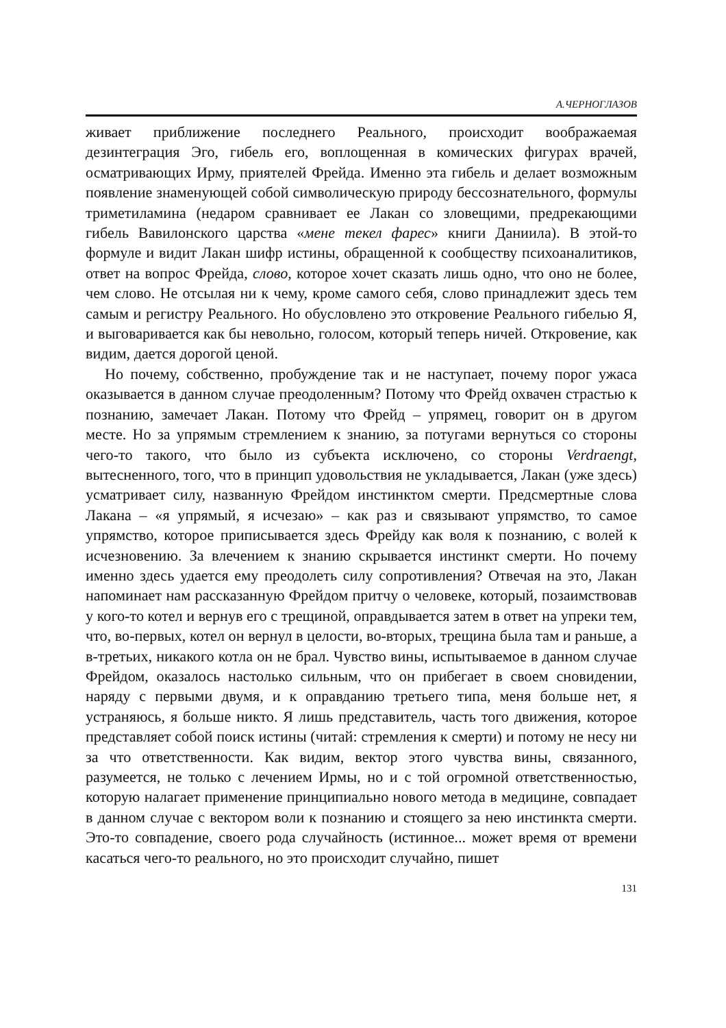А.ЧЕРНОГЛАЗОВ
живает приближение последнего Реального, происходит воображаемая дезинтеграция Эго, гибель его, воплощенная в комических фигурах врачей, осматривающих Ирму, приятелей Фрейда. Именно эта гибель и делает возможным появление знаменующей собой символическую природу бессознательного, формулы триметиламина (недаром сравнивает ее Лакан со зловещими, предрекающими гибель Вавилонского царства «мене текел фарес» книги Даниила). В этой-то формуле и видит Лакан шифр истины, обращенной к сообществу психоаналитиков, ответ на вопрос Фрейда, слово, которое хочет сказать лишь одно, что оно не более, чем слово. Не отсылая ни к чему, кроме самого себя, слово принадлежит здесь тем самым и регистру Реального. Но обусловлено это откровение Реального гибелью Я, и выговаривается как бы невольно, голосом, который теперь ничей. Откровение, как видим, дается дорогой ценой.
Но почему, собственно, пробуждение так и не наступает, почему порог ужаса оказывается в данном случае преодоленным? Потому что Фрейд охвачен страстью к познанию, замечает Лакан. Потому что Фрейд – упрямец, говорит он в другом месте. Но за упрямым стремлением к знанию, за потугами вернуться со стороны чего-то такого, что было из субъекта исключено, со стороны Verdraengt, вытесненного, того, что в принцип удовольствия не укладывается, Лакан (уже здесь) усматривает силу, названную Фрейдом инстинктом смерти. Предсмертные слова Лакана – «я упрямый, я исчезаю» – как раз и связывают упрямство, то самое упрямство, которое приписывается здесь Фрейду как воля к познанию, с волей к исчезновению. За влечением к знанию скрывается инстинкт смерти. Но почему именно здесь удается ему преодолеть силу сопротивления? Отвечая на это, Лакан напоминает нам рассказанную Фрейдом притчу о человеке, который, позаимствовав у кого-то котел и вернув его с трещиной, оправдывается затем в ответ на упреки тем, что, во-первых, котел он вернул в целости, во-вторых, трещина была там и раньше, а в-третьих, никакого котла он не брал. Чувство вины, испытываемое в данном случае Фрейдом, оказалось настолько сильным, что он прибегает в своем сновидении, наряду с первыми двумя, и к оправданию третьего типа, меня больше нет, я устраняюсь, я больше никто. Я лишь представитель, часть того движения, которое представляет собой поиск истины (читай: стремления к смерти) и потому не несу ни за что ответственности. Как видим, вектор этого чувства вины, связанного, разумеется, не только с лечением Ирмы, но и с той огромной ответственностью, которую налагает применение принципиально нового метода в медицине, совпадает в данном случае с вектором воли к познанию и стоящего за нею инстинкта смерти. Это-то совпадение, своего рода случайность (истинное... может время от времени касаться чего-то реального, но это происходит случайно, пишет
131